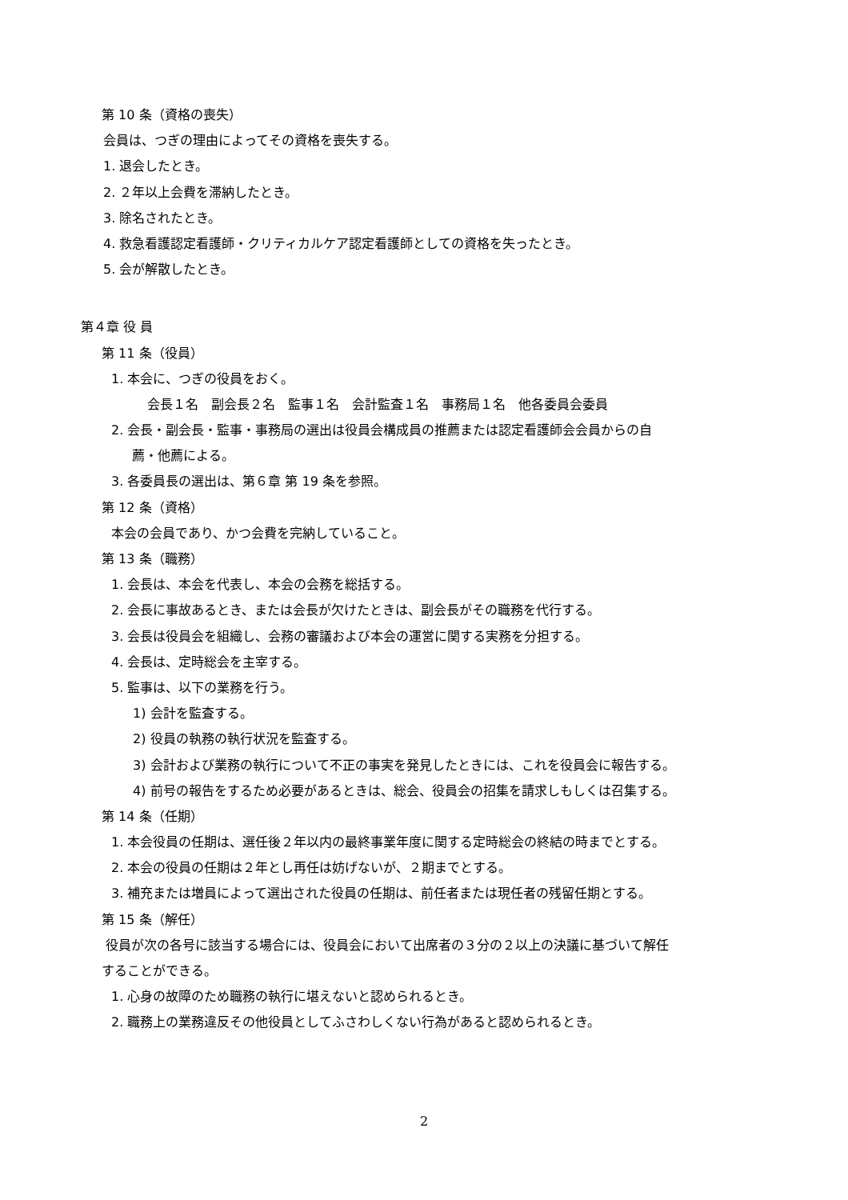第 10 条（資格の喪失）
会員は、つぎの理由によってその資格を喪失する。
1. 退会したとき。
2. ２年以上会費を滞納したとき。
3. 除名されたとき。
4. 救急看護認定看護師・クリティカルケア認定看護師としての資格を失ったとき。
5. 会が解散したとき。
第４章 役 員
第 11 条（役員）
1. 本会に、つぎの役員をおく。
会長１名　副会長２名　監事１名　会計監査１名　事務局１名　他各委員会委員
2. 会長・副会長・監事・事務局の選出は役員会構成員の推薦または認定看護師会会員からの自
薦・他薦による。
3. 各委員長の選出は、第６章 第 19 条を参照。
第 12 条（資格）
本会の会員であり、かつ会費を完納していること。
第 13 条（職務）
1. 会長は、本会を代表し、本会の会務を総括する。
2. 会長に事故あるとき、または会長が欠けたときは、副会長がその職務を代行する。
3. 会長は役員会を組織し、会務の審議および本会の運営に関する実務を分担する。
4. 会長は、定時総会を主宰する。
5. 監事は、以下の業務を行う。
1) 会計を監査する。
2) 役員の執務の執行状況を監査する。
3) 会計および業務の執行について不正の事実を発見したときには、これを役員会に報告する。
4) 前号の報告をするため必要があるときは、総会、役員会の招集を請求しもしくは召集する。
第 14 条（任期）
1. 本会役員の任期は、選任後２年以内の最終事業年度に関する定時総会の終結の時までとする。
2. 本会の役員の任期は２年とし再任は妨げないが、２期までとする。
3. 補充または増員によって選出された役員の任期は、前任者または現任者の残留任期とする。
第 15 条（解任）
役員が次の各号に該当する場合には、役員会において出席者の３分の２以上の決議に基づいて解任
することができる。
1. 心身の故障のため職務の執行に堪えないと認められるとき。
2. 職務上の業務違反その他役員としてふさわしくない行為があると認められるとき。
2